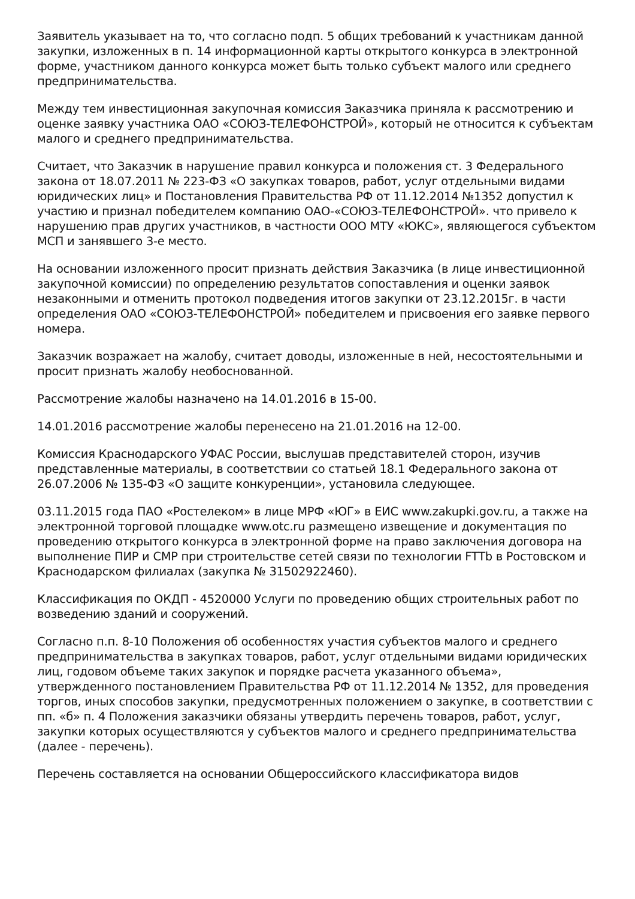Заявитель указывает на то, что согласно подп. 5 общих требований к участникам данной закупки, изложенных в п. 14 информационной карты открытого конкурса в электронной форме, участником данного конкурса может быть только субъект малого или среднего предпринимательства.
Между тем инвестиционная закупочная комиссия Заказчика приняла к рассмотрению и оценке заявку участника ОАО «СОЮЗ-ТЕЛЕФОНСТРОЙ», который не относится к субъектам малого и среднего предпринимательства.
Считает, что Заказчик в нарушение правил конкурса и положения ст. 3 Федерального закона от 18.07.2011 № 223-ФЗ «О закупках товаров, работ, услуг отдельными видами юридических лиц» и Постановления Правительства РФ от 11.12.2014 №1352 допустил к участию и признал победителем компанию ОАО-«СОЮЗ-ТЕЛЕФОНСТРОЙ». что привело к нарушению прав других участников, в частности ООО МТУ «ЮКС», являющегося субъектом МСП и занявшего 3-е место.
На основании изложенного просит признать действия Заказчика (в лице инвестиционной закупочной комиссии) по определению результатов сопоставления и оценки заявок незаконными и отменить протокол подведения итогов закупки от 23.12.2015г. в части определения ОАО «СОЮЗ-ТЕЛЕФОНСТРОЙ» победителем и присвоения его заявке первого номера.
Заказчик возражает на жалобу, считает доводы, изложенные в ней, несостоятельными и просит признать жалобу необоснованной.
Рассмотрение жалобы назначено на 14.01.2016 в 15-00.
14.01.2016 рассмотрение жалобы перенесено на 21.01.2016 на 12-00.
Комиссия Краснодарского УФАС России, выслушав представителей сторон, изучив представленные материалы, в соответствии со статьей 18.1 Федерального закона от 26.07.2006 № 135-ФЗ «О защите конкуренции», установила следующее.
03.11.2015 года ПАО «Ростелеком» в лице МРФ «ЮГ» в ЕИС www.zakupki.gov.ru, а также на электронной торговой площадке www.otc.ru размещено извещение и документация по проведению открытого конкурса в электронной форме на право заключения договора на выполнение ПИР и СМР при строительстве сетей связи по технологии FTTb в Ростовском и Краснодарском филиалах (закупка № 31502922460).
Классификация по ОКДП - 4520000 Услуги по проведению общих строительных работ по возведению зданий и сооружений.
Согласно п.п. 8-10 Положения об особенностях участия субъектов малого и среднего предпринимательства в закупках товаров, работ, услуг отдельными видами юридических лиц, годовом объеме таких закупок и порядке расчета указанного объема», утвержденного постановлением Правительства РФ от 11.12.2014 № 1352, для проведения торгов, иных способов закупки, предусмотренных положением о закупке, в соответствии с пп. «б» п. 4 Положения заказчики обязаны утвердить перечень товаров, работ, услуг, закупки которых осуществляются у субъектов малого и среднего предпринимательства (далее - перечень).
Перечень составляется на основании Общероссийского классификатора видов